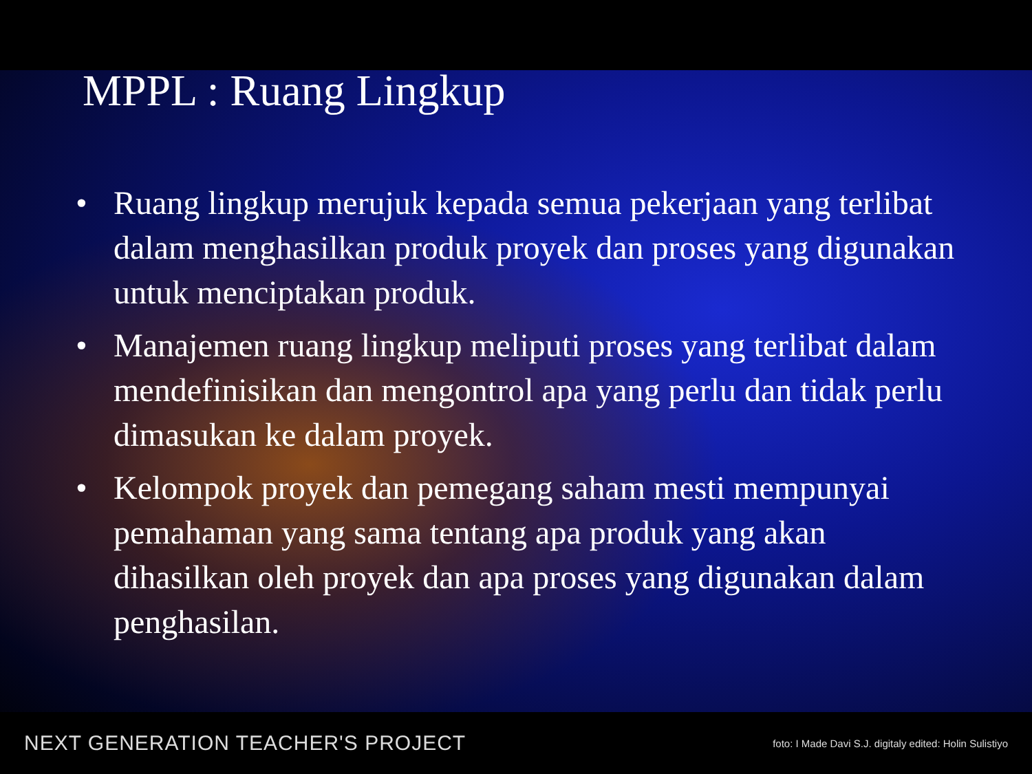MPPL : Ruang Lingkup
• Ruang lingkup merujuk kepada semua pekerjaan yang terlibat dalam menghasilkan produk proyek dan proses yang digunakan untuk menciptakan produk.
• Manajemen ruang lingkup meliputi proses yang terlibat dalam mendefinisikan dan mengontrol apa yang perlu dan tidak perlu dimasukan ke dalam proyek.
• Kelompok proyek dan pemegang saham mesti mempunyai pemahaman yang sama tentang apa produk yang akan dihasilkan oleh proyek dan apa proses yang digunakan dalam penghasilan.
NEXT GENERATION TEACHER'S PROJECT foto: I Made Davi S.J. digitaly edited: Holin Sulistiyo